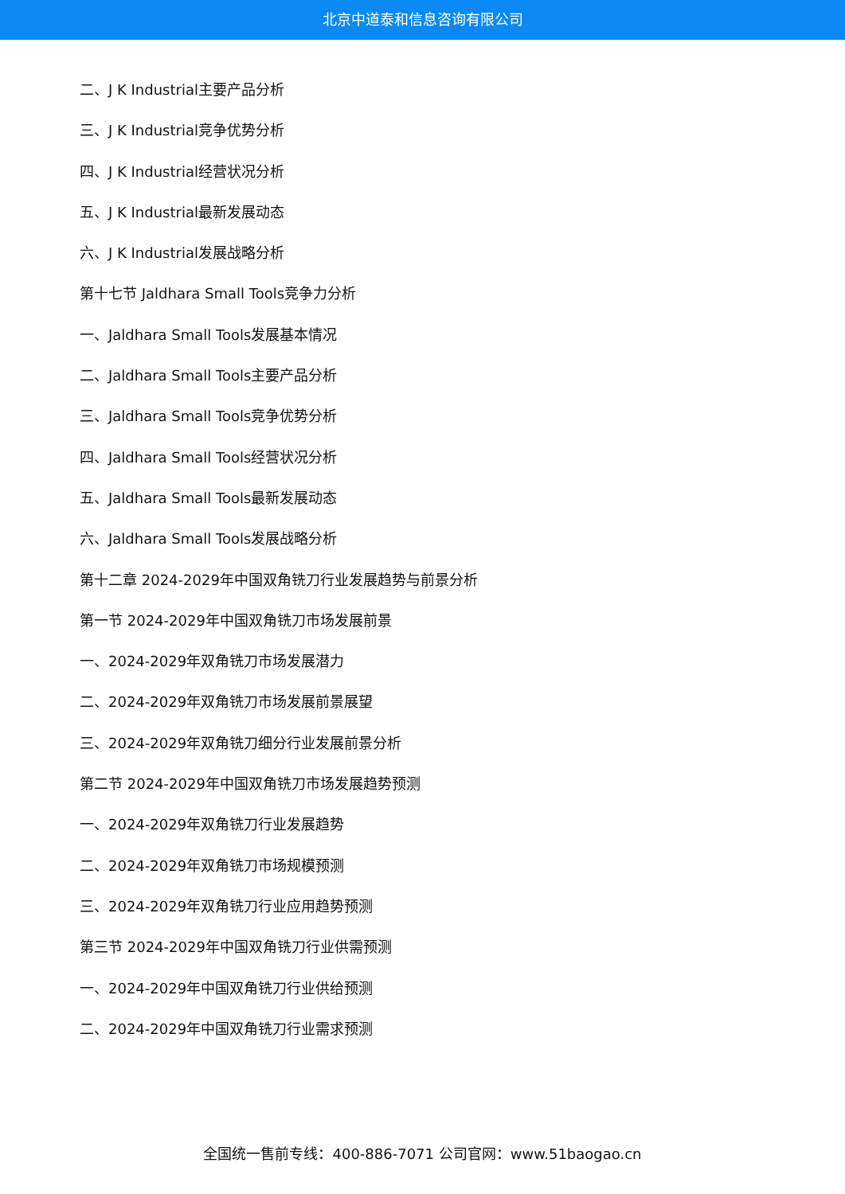北京中道泰和信息咨询有限公司
二、J K Industrial主要产品分析
三、J K Industrial竞争优势分析
四、J K Industrial经营状况分析
五、J K Industrial最新发展动态
六、J K Industrial发展战略分析
第十七节 Jaldhara Small Tools竞争力分析
一、Jaldhara Small Tools发展基本情况
二、Jaldhara Small Tools主要产品分析
三、Jaldhara Small Tools竞争优势分析
四、Jaldhara Small Tools经营状况分析
五、Jaldhara Small Tools最新发展动态
六、Jaldhara Small Tools发展战略分析
第十二章 2024-2029年中国双角铣刀行业发展趋势与前景分析
第一节 2024-2029年中国双角铣刀市场发展前景
一、2024-2029年双角铣刀市场发展潜力
二、2024-2029年双角铣刀市场发展前景展望
三、2024-2029年双角铣刀细分行业发展前景分析
第二节 2024-2029年中国双角铣刀市场发展趋势预测
一、2024-2029年双角铣刀行业发展趋势
二、2024-2029年双角铣刀市场规模预测
三、2024-2029年双角铣刀行业应用趋势预测
第三节 2024-2029年中国双角铣刀行业供需预测
一、2024-2029年中国双角铣刀行业供给预测
二、2024-2029年中国双角铣刀行业需求预测
全国统一售前专线：400-886-7071 公司官网：www.51baogao.cn